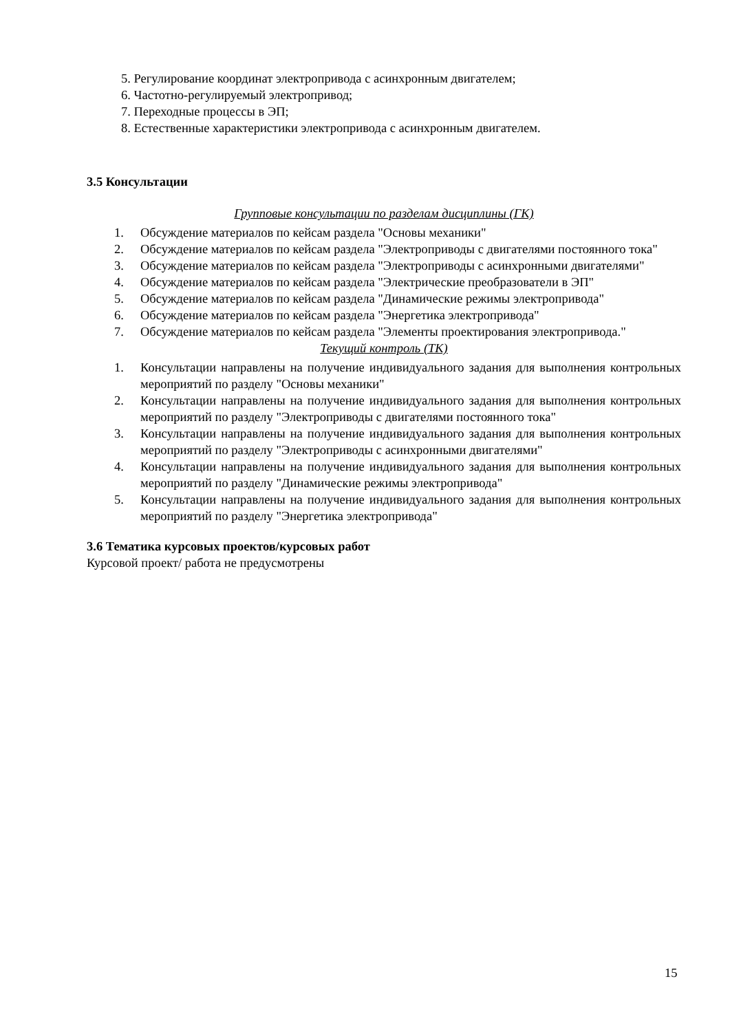5. Регулирование координат электропривода с асинхронным двигателем;
6. Частотно-регулируемый электропривод;
7. Переходные процессы в ЭП;
8. Естественные характеристики электропривода с асинхронным двигателем.
3.5 Консультации
Групповые консультации по разделам дисциплины (ГК)
1. Обсуждение материалов по кейсам раздела "Основы механики"
2. Обсуждение материалов по кейсам раздела "Электроприводы с двигателями постоянного тока"
3. Обсуждение материалов по кейсам раздела "Электроприводы с асинхронными двигателями"
4. Обсуждение материалов по кейсам раздела "Электрические преобразователи в ЭП"
5. Обсуждение материалов по кейсам раздела "Динамические режимы электропривода"
6. Обсуждение материалов по кейсам раздела "Энергетика электропривода"
7. Обсуждение материалов по кейсам раздела "Элементы проектирования электропривода."
Текущий контроль (ТК)
1. Консультации направлены на получение индивидуального задания для выполнения контрольных мероприятий по разделу "Основы механики"
2. Консультации направлены на получение индивидуального задания для выполнения контрольных мероприятий по разделу "Электроприводы с двигателями постоянного тока"
3. Консультации направлены на получение индивидуального задания для выполнения контрольных мероприятий по разделу "Электроприводы с асинхронными двигателями"
4. Консультации направлены на получение индивидуального задания для выполнения контрольных мероприятий по разделу "Динамические режимы электропривода"
5. Консультации направлены на получение индивидуального задания для выполнения контрольных мероприятий по разделу "Энергетика электропривода"
3.6 Тематика курсовых проектов/курсовых работ
Курсовой проект/ работа не предусмотрены
15